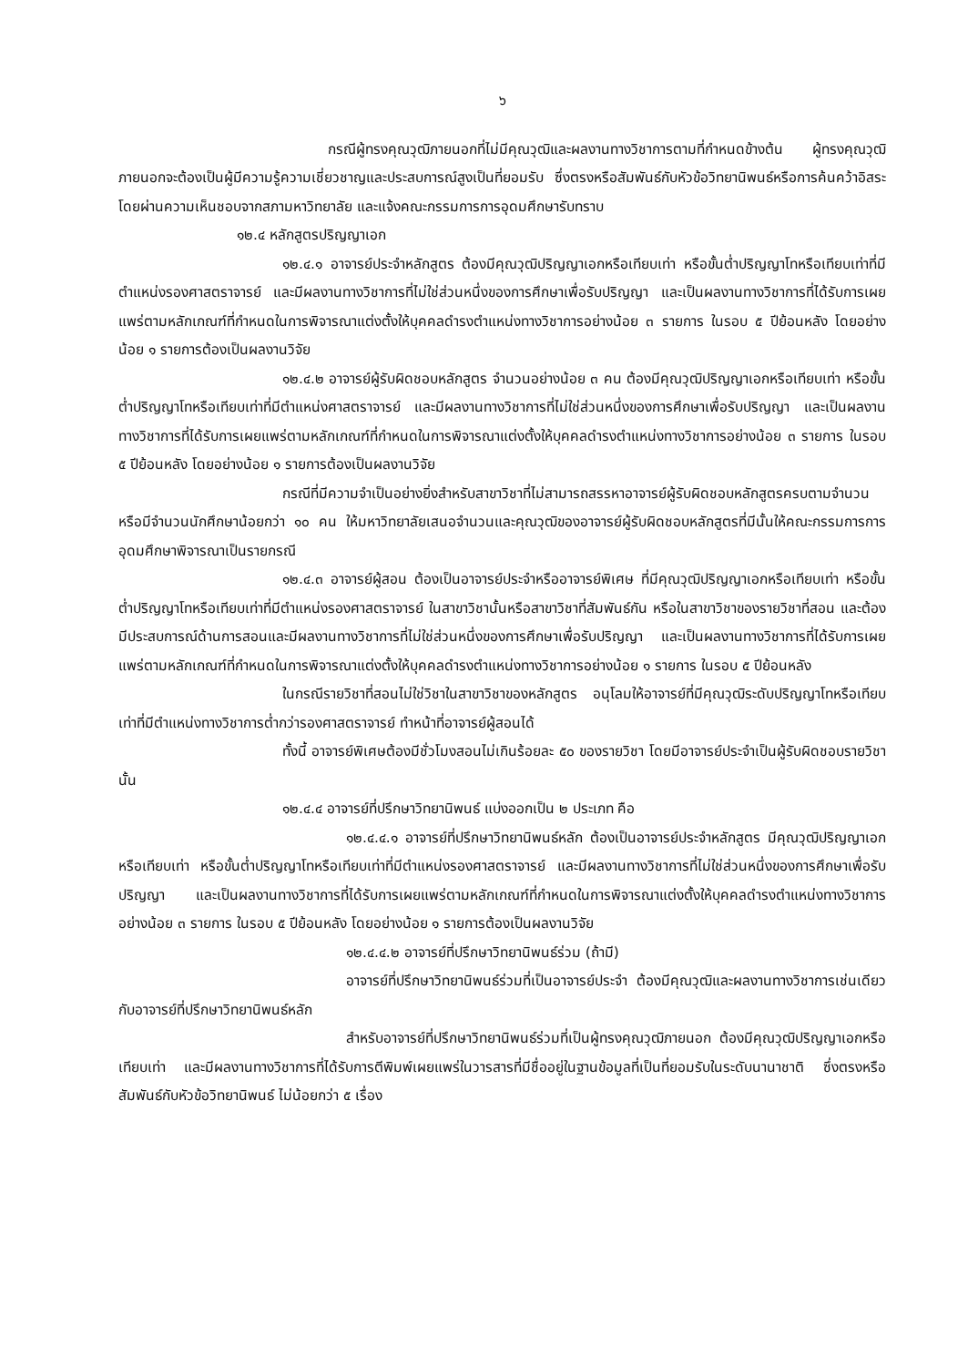๖
กรณีผู้ทรงคุณวุฒิภายนอกที่ไม่มีคุณวุฒิและผลงานทางวิชาการตามที่กำหนดข้างต้น ผู้ทรงคุณวุฒิภายนอกจะต้องเป็นผู้มีความรู้ความเชี่ยวชาญและประสบการณ์สูงเป็นที่ยอมรับ ซึ่งตรงหรือสัมพันธ์กับหัวข้อวิทยานิพนธ์หรือการค้นคว้าอิสระ โดยผ่านความเห็นชอบจากสภามหาวิทยาลัย และแจ้งคณะกรรมการการอุดมศึกษารับทราบ
๑๒.๔ หลักสูตรปริญญาเอก
๑๒.๔.๑ อาจารย์ประจำหลักสูตร ต้องมีคุณวุฒิปริญญาเอกหรือเทียบเท่า หรือขั้นต่ำปริญญาโทหรือเทียบเท่าที่มีตำแหน่งรองศาสตราจารย์ และมีผลงานทางวิชาการที่ไม่ใช่ส่วนหนึ่งของการศึกษาเพื่อรับปริญญา และเป็นผลงานทางวิชาการที่ได้รับการเผยแพร่ตามหลักเกณฑ์ที่กำหนดในการพิจารณาแต่งตั้งให้บุคคลดำรงตำแหน่งทางวิชาการอย่างน้อย ๓ รายการ ในรอบ ๕ ปีย้อนหลัง โดยอย่างน้อย ๑ รายการต้องเป็นผลงานวิจัย
๑๒.๔.๒ อาจารย์ผู้รับผิดชอบหลักสูตร จำนวนอย่างน้อย ๓ คน ต้องมีคุณวุฒิปริญญาเอกหรือเทียบเท่า หรือขั้นต่ำปริญญาโทหรือเทียบเท่าที่มีตำแหน่งศาสตราจารย์ และมีผลงานทางวิชาการที่ไม่ใช่ส่วนหนึ่งของการศึกษาเพื่อรับปริญญา และเป็นผลงานทางวิชาการที่ได้รับการเผยแพร่ตามหลักเกณฑ์ที่กำหนดในการพิจารณาแต่งตั้งให้บุคคลดำรงตำแหน่งทางวิชาการอย่างน้อย ๓ รายการ ในรอบ ๕ ปีย้อนหลัง โดยอย่างน้อย ๑ รายการต้องเป็นผลงานวิจัย
กรณีที่มีความจำเป็นอย่างยิ่งสำหรับสาขาวิชาที่ไม่สามารถสรรหาอาจารย์ผู้รับผิดชอบหลักสูตรครบตามจำนวน หรือมีจำนวนนักศึกษาน้อยกว่า ๑๐ คน ให้มหาวิทยาลัยเสนอจำนวนและคุณวุฒิของอาจารย์ผู้รับผิดชอบหลักสูตรที่มีนั้นให้คณะกรรมการการอุดมศึกษาพิจารณาเป็นรายกรณี
๑๒.๔.๓ อาจารย์ผู้สอน ต้องเป็นอาจารย์ประจำหรืออาจารย์พิเศษ ที่มีคุณวุฒิปริญญาเอกหรือเทียบเท่า หรือขั้นต่ำปริญญาโทหรือเทียบเท่าที่มีตำแหน่งรองศาสตราจารย์ ในสาขาวิชานั้นหรือสาขาวิชาที่สัมพันธ์กัน หรือในสาขาวิชาของรายวิชาที่สอน และต้องมีประสบการณ์ด้านการสอนและมีผลงานทางวิชาการที่ไม่ใช่ส่วนหนึ่งของการศึกษาเพื่อรับปริญญา และเป็นผลงานทางวิชาการที่ได้รับการเผยแพร่ตามหลักเกณฑ์ที่กำหนดในการพิจารณาแต่งตั้งให้บุคคลดำรงตำแหน่งทางวิชาการอย่างน้อย ๑ รายการ ในรอบ ๕ ปีย้อนหลัง
ในกรณีรายวิชาที่สอนไม่ใช่วิชาในสาขาวิชาของหลักสูตร อนุโลมให้อาจารย์ที่มีคุณวุฒิระดับปริญญาโทหรือเทียบเท่าที่มีตำแหน่งทางวิชาการต่ำกว่ารองศาสตราจารย์ ทำหน้าที่อาจารย์ผู้สอนได้
ทั้งนี้ อาจารย์พิเศษต้องมีชั่วโมงสอนไม่เกินร้อยละ ๕๐ ของรายวิชา โดยมีอาจารย์ประจำเป็นผู้รับผิดชอบรายวิชานั้น
๑๒.๔.๔ อาจารย์ที่ปรึกษาวิทยานิพนธ์ แบ่งออกเป็น ๒ ประเภท คือ
๑๒.๔.๔.๑ อาจารย์ที่ปรึกษาวิทยานิพนธ์หลัก ต้องเป็นอาจารย์ประจำหลักสูตร มีคุณวุฒิปริญญาเอกหรือเทียบเท่า หรือขั้นต่ำปริญญาโทหรือเทียบเท่าที่มีตำแหน่งรองศาสตราจารย์ และมีผลงานทางวิชาการที่ไม่ใช่ส่วนหนึ่งของการศึกษาเพื่อรับปริญญา และเป็นผลงานทางวิชาการที่ได้รับการเผยแพร่ตามหลักเกณฑ์ที่กำหนดในการพิจารณาแต่งตั้งให้บุคคลดำรงตำแหน่งทางวิชาการอย่างน้อย ๓ รายการ ในรอบ ๕ ปีย้อนหลัง โดยอย่างน้อย ๑ รายการต้องเป็นผลงานวิจัย
๑๒.๔.๔.๒ อาจารย์ที่ปรึกษาวิทยานิพนธ์ร่วม (ถ้ามี)
อาจารย์ที่ปรึกษาวิทยานิพนธ์ร่วมที่เป็นอาจารย์ประจำ ต้องมีคุณวุฒิและผลงานทางวิชาการเช่นเดียวกับอาจารย์ที่ปรึกษาวิทยานิพนธ์หลัก
สำหรับอาจารย์ที่ปรึกษาวิทยานิพนธ์ร่วมที่เป็นผู้ทรงคุณวุฒิภายนอก ต้องมีคุณวุฒิปริญญาเอกหรือเทียบเท่า และมีผลงานทางวิชาการที่ได้รับการตีพิมพ์เผยแพร่ในวารสารที่มีชื่ออยู่ในฐานข้อมูลที่เป็นที่ยอมรับในระดับนานาชาติ ซึ่งตรงหรือสัมพันธ์กับหัวข้อวิทยานิพนธ์ ไม่น้อยกว่า ๕ เรื่อง